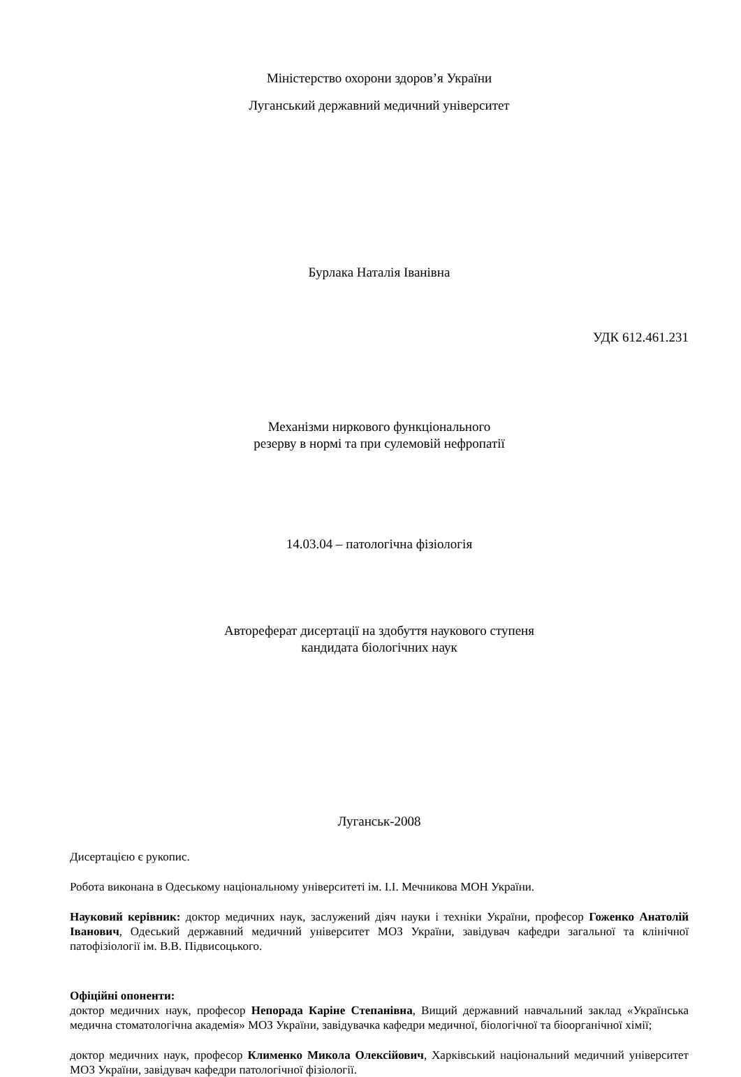Міністерство охорони здоров’я України
Луганський державний медичний університет
Бурлака Наталія Іванівна
УДК 612.461.231
Механізми ниркового функціонального
резерву в нормі та при сулемовій нефропатії
14.03.04 – патологічна фізіологія
Автореферат дисертації на здобуття наукового ступеня
кандидата біологічних наук
Луганськ-2008
Дисертацією є рукопис.
Робота виконана в Одеському національному університеті ім. І.І. Мечникова МОН України.
Науковий керівник: доктор медичних наук, заслужений діяч науки і техніки України, професор Гоженко Анатолій Іванович, Одеський державний медичний університет МОЗ України, завідувач кафедри загальної та клінічної патофізіології ім. В.В. Підвисоцького.
Офіційні опоненти:
доктор медичних наук, професор Непорада Каріне Степанівна, Вищий державний навчальний заклад «Українська медична стоматологічна академія» МОЗ України, завідувачка кафедри медичної, біологічної та біоорганічної хімії;
доктор медичних наук, професор Клименко Микола Олексійович, Харківський національний медичний університет МОЗ України, завідувач кафедри патологічної фізіології.